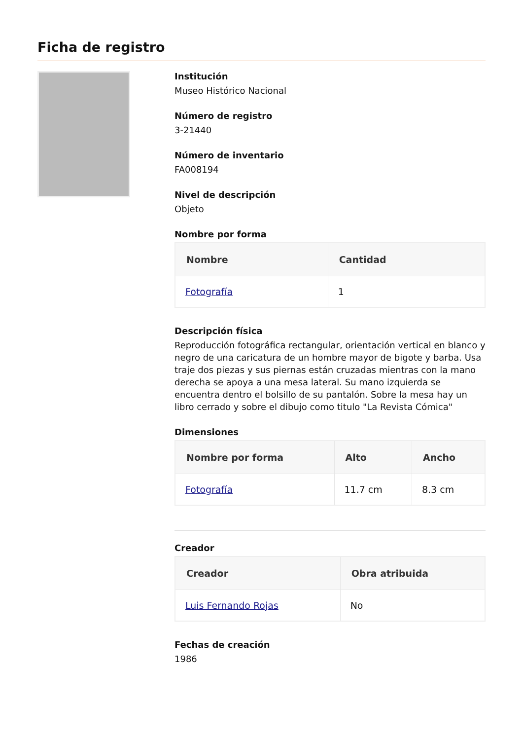Ficha de registro
Institución
Museo Histórico Nacional
Número de registro
3-21440
Número de inventario
FA008194
Nivel de descripción
Objeto
Nombre por forma
| Nombre | Cantidad |
| --- | --- |
| Fotografía | 1 |
Descripción física
Reproducción fotográfica rectangular, orientación vertical en blanco y negro de una caricatura de un hombre mayor de bigote y barba. Usa traje dos piezas y sus piernas están cruzadas mientras con la mano derecha se apoya a una mesa lateral. Su mano izquierda se encuentra dentro el bolsillo de su pantalón. Sobre la mesa hay un libro cerrado y sobre el dibujo como titulo "La Revista Cómica"
Dimensiones
| Nombre por forma | Alto | Ancho |
| --- | --- | --- |
| Fotografía | 11.7 cm | 8.3 cm |
Creador
| Creador | Obra atribuida |
| --- | --- |
| Luis Fernando Rojas | No |
Fechas de creación
1986